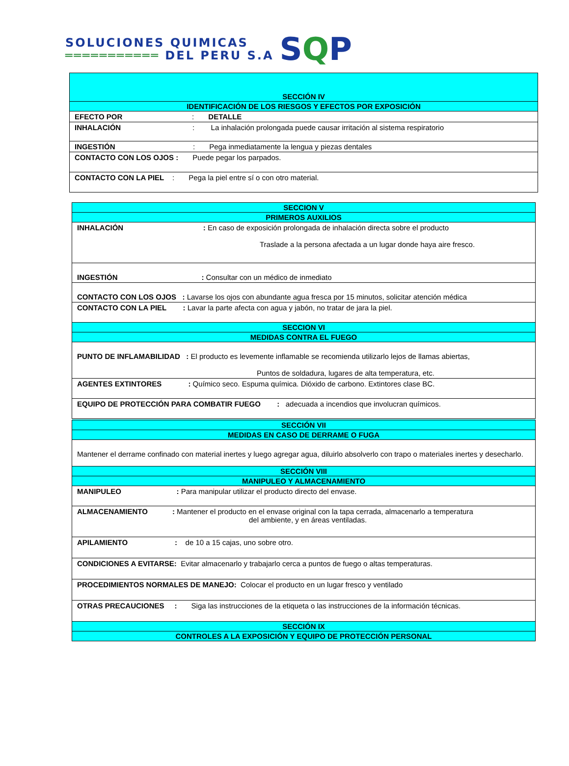SOLUCIONES QUIMICAS
═══════════ DEL PERU S.A
SQP
| SECCIÓN IV |
| IDENTIFICACIÓN DE LOS RIESGOS Y EFECTOS POR EXPOSICIÓN |
| EFECTO POR : DETALLE |
| INHALACIÓN : La inhalación prolongada puede causar irritación al sistema respiratorio |
| INGESTIÓN : Pega inmediatamente la lengua y piezas dentales |
| CONTACTO CON LOS OJOS : Puede pegar los parpados. |
| CONTACTO CON LA PIEL : Pega la piel entre sí o con otro material. |
| SECCION V |
| PRIMEROS AUXILIOS |
| INHALACIÓN : En caso de exposición prolongada de inhalación directa sobre el producto Traslade a la persona afectada a un lugar donde haya aire fresco. |
| INGESTIÓN : Consultar con un médico de inmediato |
| CONTACTO CON LOS OJOS : Lavarse los ojos con abundante agua fresca por 15 minutos, solicitar atención médica |
| CONTACTO CON LA PIEL : Lavar la parte afecta con agua y jabón, no tratar de jara la piel. |
| SECCION VI |
| MEDIDAS CONTRA EL FUEGO |
| PUNTO DE INFLAMABILIDAD : El producto es levemente inflamable se recomienda utilizarlo lejos de llamas abiertas, Puntos de soldadura, lugares de alta temperatura, etc. |
| AGENTES EXTINTORES : Químico seco. Espuma química. Dióxido de carbono. Extintores clase BC. |
| EQUIPO DE PROTECCIÓN PARA COMBATIR FUEGO : adecuada a incendios que involucran químicos. |
| SECCIÓN VII |
| MEDIDAS EN CASO DE DERRAME O FUGA |
| Mantener el derrame confinado con material inertes y luego agregar agua, diluirlo absolverlo con trapo o materiales inertes y desecharlo. |
| SECCIÓN VIII |
| MANIPULEO Y ALMACENAMIENTO |
| MANIPULEO : Para manipular utilizar el producto directo del envase. |
| ALMACENAMIENTO : Mantener el producto en el envase original con la tapa cerrada, almacenarlo a temperatura del ambiente, y en áreas ventiladas. |
| APILAMIENTO : de 10 a 15 cajas, uno sobre otro. |
| CONDICIONES A EVITARSE: Evitar almacenarlo y trabajarlo cerca a puntos de fuego o altas temperaturas. |
| PROCEDIMIENTOS NORMALES DE MANEJO: Colocar el producto en un lugar fresco y ventilado |
| OTRAS PRECAUCIONES : Siga las instrucciones de la etiqueta o las instrucciones de la información técnicas. |
| SECCIÓN IX |
| CONTROLES A LA EXPOSICIÓN Y EQUIPO DE PROTECCIÓN PERSONAL |